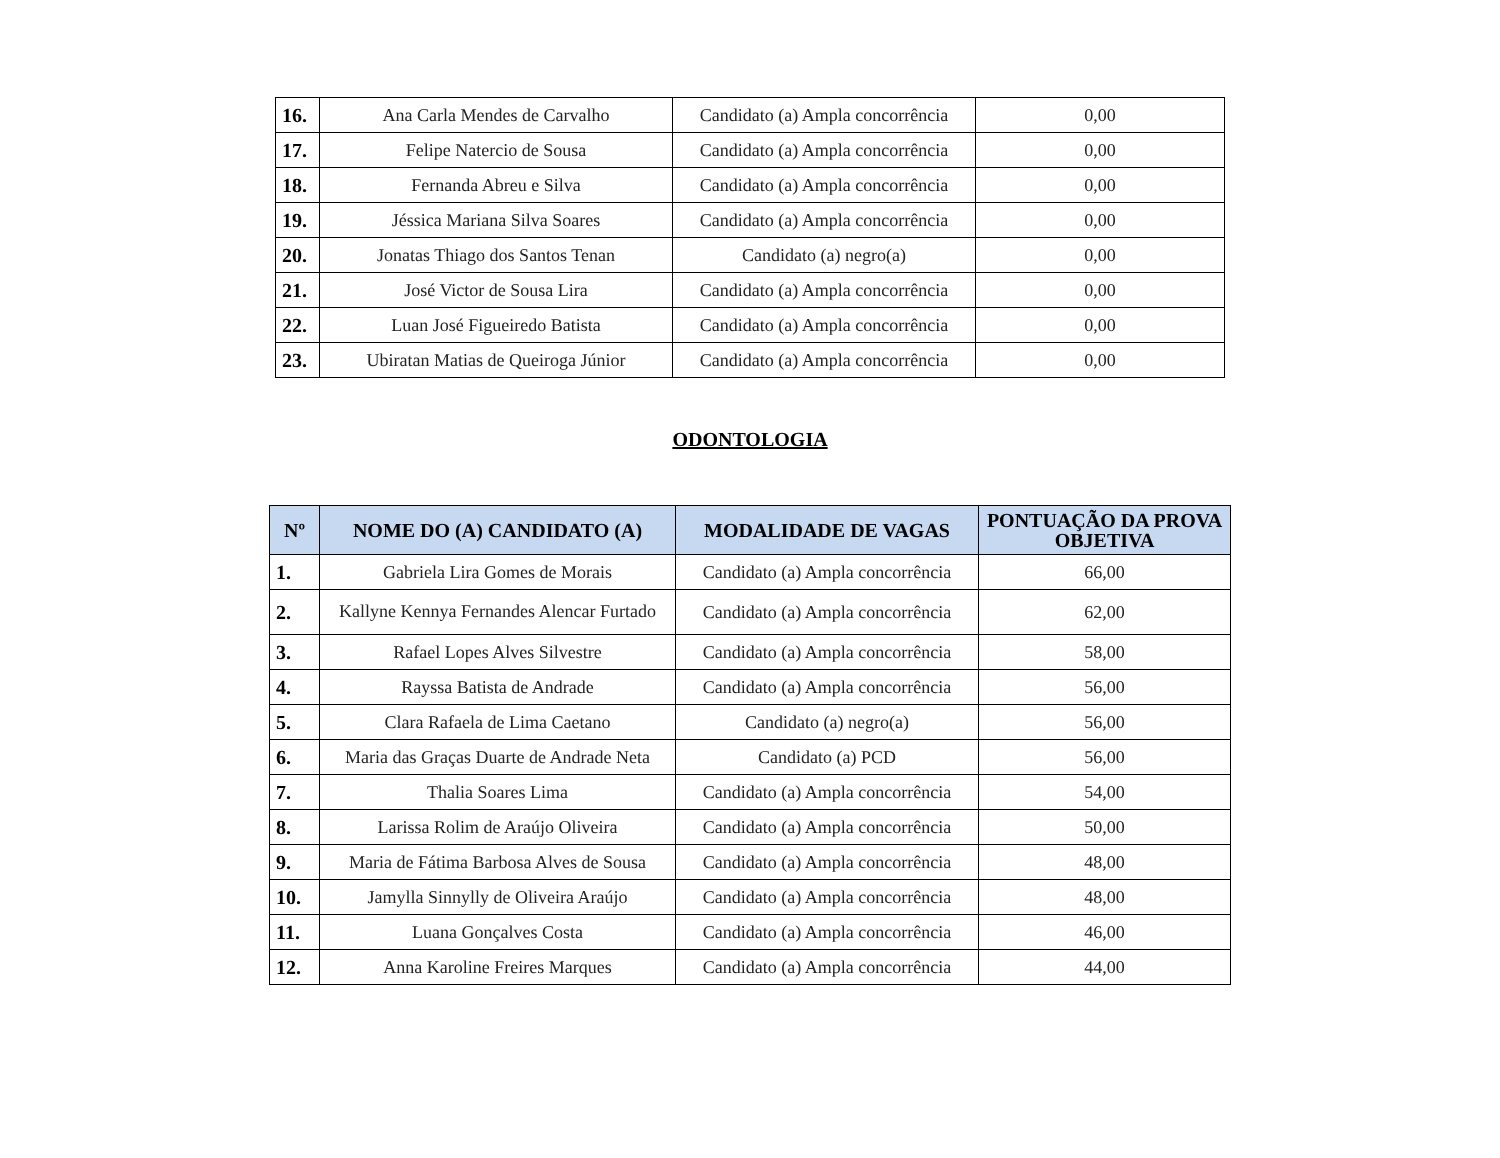| 16. | Ana Carla Mendes de Carvalho | Candidato (a) Ampla concorrência | 0,00 |
| 17. | Felipe Natercio de Sousa | Candidato (a) Ampla concorrência | 0,00 |
| 18. | Fernanda Abreu e Silva | Candidato (a) Ampla concorrência | 0,00 |
| 19. | Jéssica Mariana Silva Soares | Candidato (a) Ampla concorrência | 0,00 |
| 20. | Jonatas Thiago dos Santos Tenan | Candidato (a) negro(a) | 0,00 |
| 21. | José Victor de Sousa Lira | Candidato (a) Ampla concorrência | 0,00 |
| 22. | Luan José Figueiredo Batista | Candidato (a) Ampla concorrência | 0,00 |
| 23. | Ubiratan Matias de Queiroga Júnior | Candidato (a) Ampla concorrência | 0,00 |
ODONTOLOGIA
| Nº | NOME DO (A) CANDIDATO (A) | MODALIDADE DE VAGAS | PONTUAÇÃO DA PROVA OBJETIVA |
| --- | --- | --- | --- |
| 1. | Gabriela Lira Gomes de Morais | Candidato (a) Ampla concorrência | 66,00 |
| 2. | Kallyne Kennya Fernandes Alencar Furtado | Candidato (a) Ampla concorrência | 62,00 |
| 3. | Rafael Lopes Alves Silvestre | Candidato (a) Ampla concorrência | 58,00 |
| 4. | Rayssa Batista de Andrade | Candidato (a) Ampla concorrência | 56,00 |
| 5. | Clara Rafaela de Lima Caetano | Candidato (a) negro(a) | 56,00 |
| 6. | Maria das Graças Duarte de Andrade Neta | Candidato (a) PCD | 56,00 |
| 7. | Thalia Soares Lima | Candidato (a) Ampla concorrência | 54,00 |
| 8. | Larissa Rolim de Araújo Oliveira | Candidato (a) Ampla concorrência | 50,00 |
| 9. | Maria de Fátima Barbosa Alves de Sousa | Candidato (a) Ampla concorrência | 48,00 |
| 10. | Jamylla Sinnylly de Oliveira Araújo | Candidato (a) Ampla concorrência | 48,00 |
| 11. | Luana Gonçalves Costa | Candidato (a) Ampla concorrência | 46,00 |
| 12. | Anna Karoline Freires Marques | Candidato (a) Ampla concorrência | 44,00 |